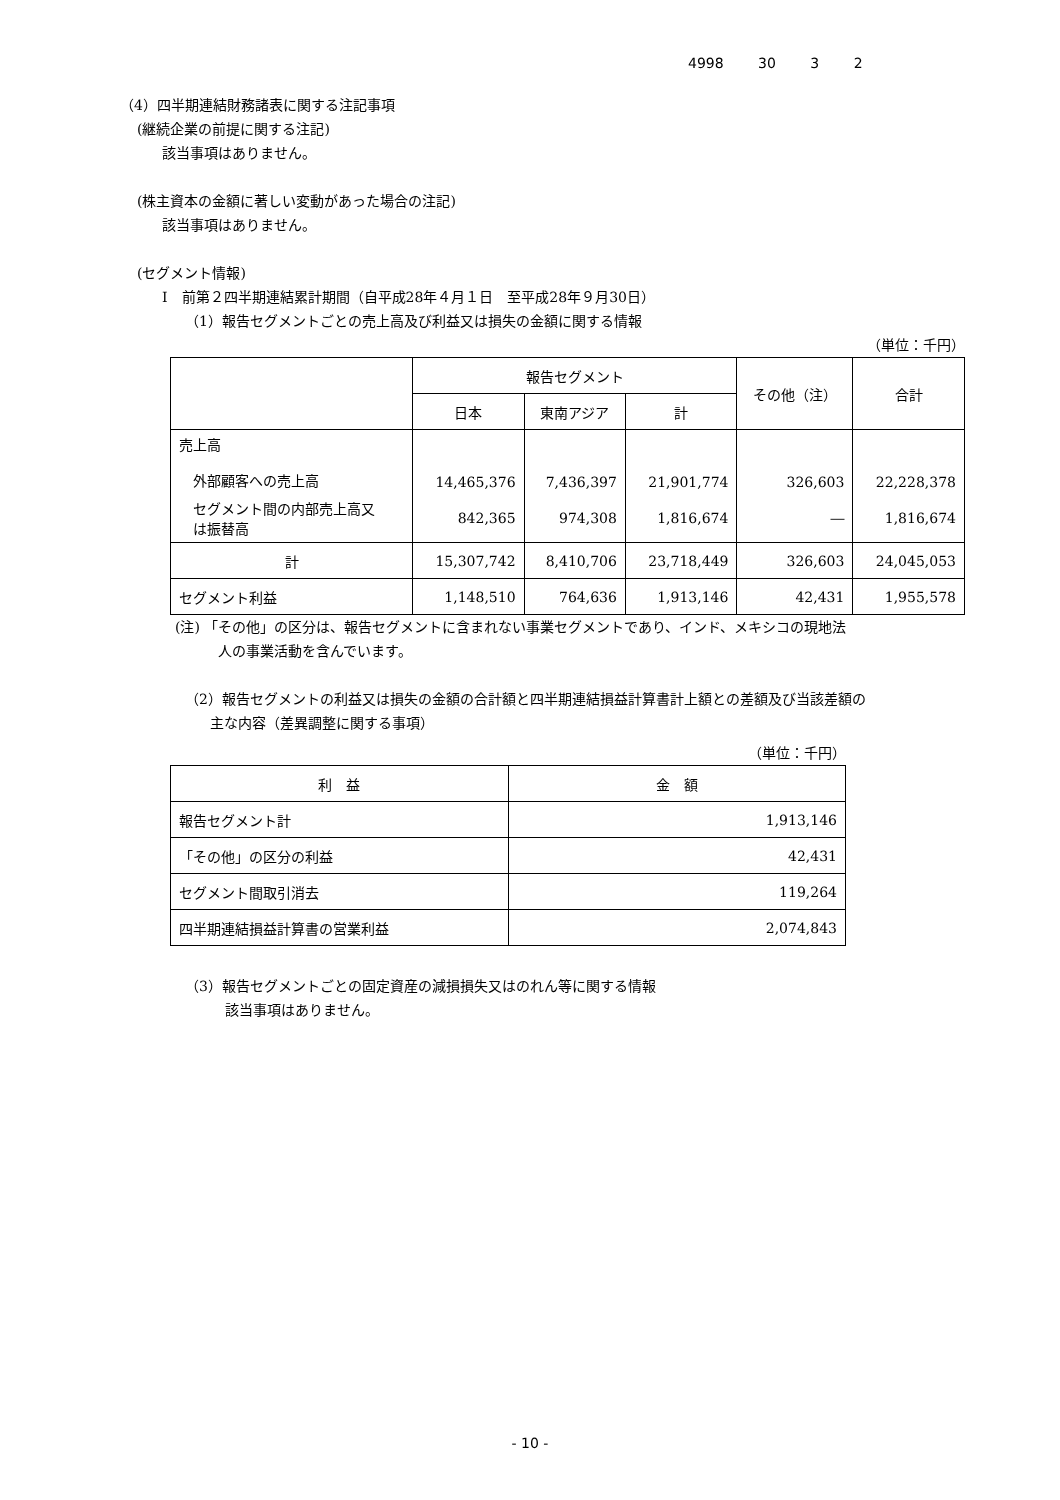4998 30 3 2
（4）四半期連結財務諸表に関する注記事項
(継続企業の前提に関する注記)
該当事項はありません。
(株主資本の金額に著しい変動があった場合の注記)
該当事項はありません。
(セグメント情報)
Ⅰ　前第２四半期連結累計期間（自平成28年４月１日　至平成28年９月30日）
（1）報告セグメントごとの売上高及び利益又は損失の金額に関する情報
（単位：千円）
| | 報告セグメント | | | その他（注） | 合計 |
| | 日本 | 東南アジア | 計 | | |
| 売上高 外部顧客への売上高 | 14,465,376 | 7,436,397 | 21,901,774 | 326,603 | 22,228,378 |
| セグメント間の内部売上高又 は振替高 | 842,365 | 974,308 | 1,816,674 | ― | 1,816,674 |
| 計 | 15,307,742 | 8,410,706 | 23,718,449 | 326,603 | 24,045,053 |
| セグメント利益 | 1,148,510 | 764,636 | 1,913,146 | 42,431 | 1,955,578 |
(注) 「その他」の区分は、報告セグメントに含まれない事業セグメントであり、インド、メキシコの現地法
人の事業活動を含んでいます。
（2）報告セグメントの利益又は損失の金額の合計額と四半期連結損益計算書計上額との差額及び当該差額の
主な内容（差異調整に関する事項）
（単位：千円）
| 利 益 | 金 額 |
| 報告セグメント計 | 1,913,146 |
| 「その他」の区分の利益 | 42,431 |
| セグメント間取引消去 | 119,264 |
| 四半期連結損益計算書の営業利益 | 2,074,843 |
（3）報告セグメントごとの固定資産の減損損失又はのれん等に関する情報
該当事項はありません。
- 10 -